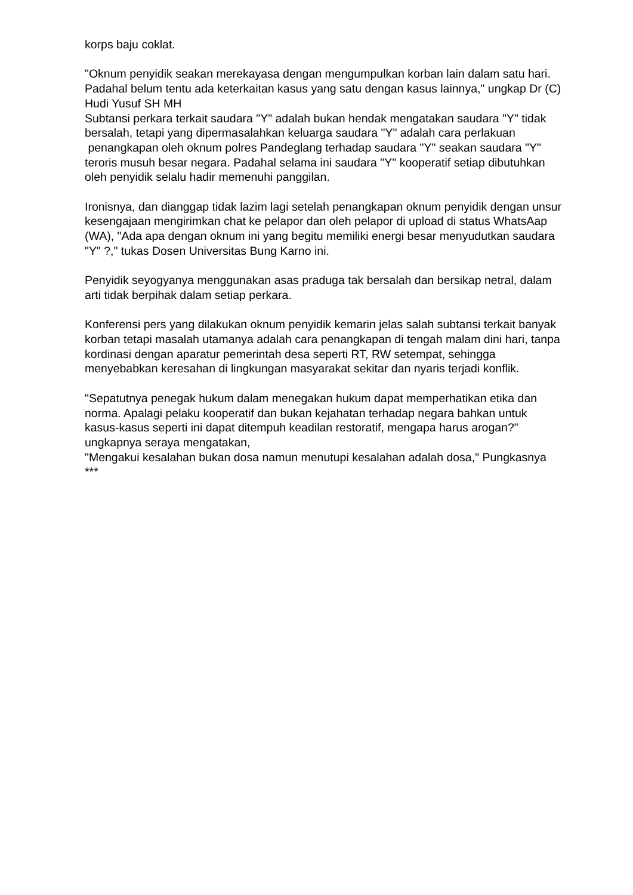korps baju coklat.
"Oknum penyidik seakan merekayasa dengan mengumpulkan korban lain dalam satu hari. Padahal belum tentu ada keterkaitan kasus yang satu dengan kasus lainnya," ungkap Dr (C) Hudi Yusuf SH MH
Subtansi perkara terkait saudara "Y" adalah bukan hendak mengatakan saudara "Y" tidak bersalah, tetapi yang dipermasalahkan keluarga saudara "Y" adalah cara perlakuan penangkapan oleh oknum polres Pandeglang terhadap saudara "Y" seakan saudara "Y" teroris musuh besar negara. Padahal selama ini saudara "Y" kooperatif setiap dibutuhkan oleh penyidik selalu hadir memenuhi panggilan.
Ironisnya, dan dianggap tidak lazim lagi setelah penangkapan oknum penyidik dengan unsur kesengajaan mengirimkan chat ke pelapor dan oleh pelapor di upload di status WhatsAap (WA), "Ada apa dengan oknum ini yang begitu memiliki energi besar menyudutkan saudara "Y" ?," tukas Dosen Universitas Bung Karno ini.
Penyidik seyogyanya menggunakan asas praduga tak bersalah dan bersikap netral, dalam arti tidak berpihak dalam setiap perkara.
Konferensi pers yang dilakukan oknum penyidik kemarin jelas salah subtansi terkait banyak korban tetapi masalah utamanya adalah cara penangkapan di tengah malam dini hari, tanpa kordinasi dengan aparatur pemerintah desa seperti RT, RW setempat, sehingga menyebabkan keresahan di lingkungan masyarakat sekitar dan nyaris terjadi konflik.
"Sepatutnya penegak hukum dalam menegakan hukum dapat memperhatikan etika dan norma. Apalagi pelaku kooperatif dan bukan kejahatan terhadap negara bahkan untuk kasus-kasus seperti ini dapat ditempuh keadilan restoratif, mengapa harus arogan?" ungkapnya seraya mengatakan,
"Mengakui kesalahan bukan dosa namun menutupi kesalahan adalah dosa," Pungkasnya ***